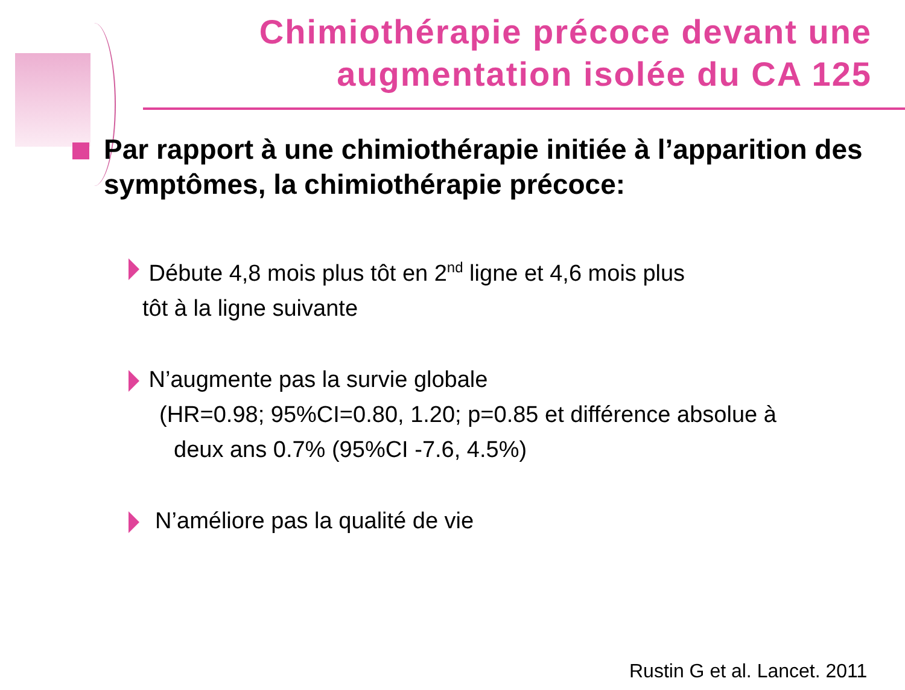Chimiothérapie précoce devant une
augmentation isolée du CA 125
Par rapport à une chimiothérapie initiée à l’apparition des symptômes, la chimiothérapie précoce:
Débute 4,8 mois plus tôt en 2<sup>nd</sup> ligne et 4,6 mois plus
tôt à la ligne suivante
N’augmente pas la survie globale
(HR=0.98; 95%CI=0.80, 1.20; p=0.85 et différence absolue à
deux ans 0.7% (95%CI -7.6, 4.5%)
N’améliore pas la qualité de vie
Rustin G et al. Lancet. 2011